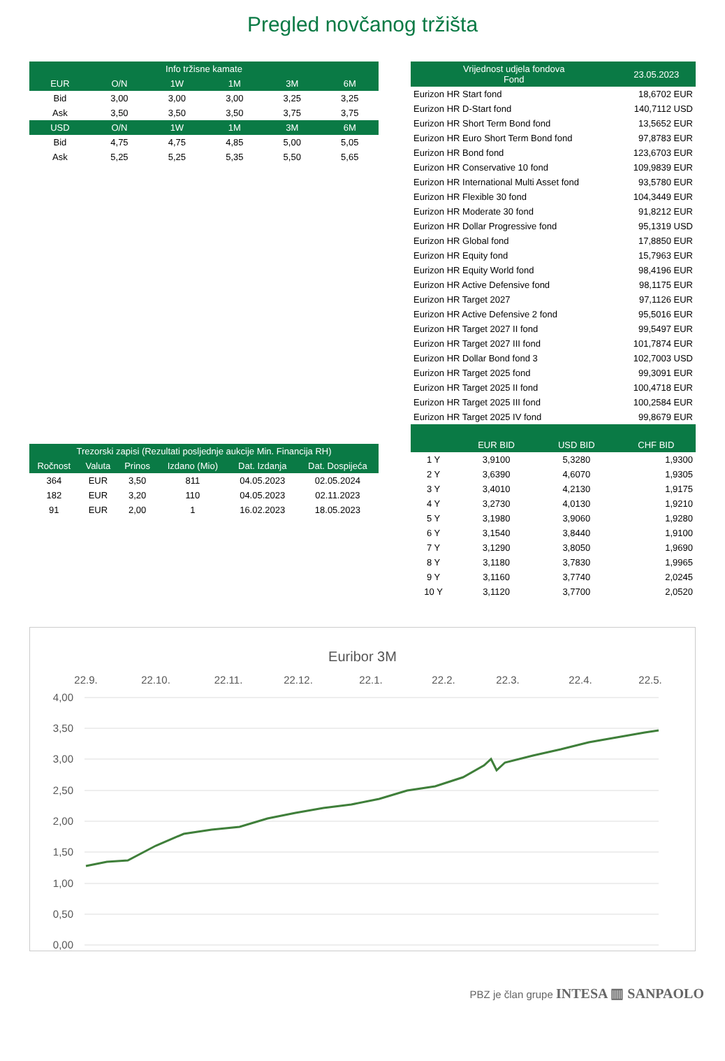Pregled novčanog tržišta
| Info tržisne kamate | | | | | |
| --- | --- | --- | --- | --- | --- |
| EUR | O/N | 1W | 1M | 3M | 6M |
| Bid | 3,00 | 3,00 | 3,00 | 3,25 | 3,25 |
| Ask | 3,50 | 3,50 | 3,50 | 3,75 | 3,75 |
| USD | O/N | 1W | 1M | 3M | 6M |
| Bid | 4,75 | 4,75 | 4,85 | 5,00 | 5,05 |
| Ask | 5,25 | 5,25 | 5,35 | 5,50 | 5,65 |
| Trezorski zapisi (Rezultati posljednje aukcije Min. Financija RH) | | | | | |
| --- | --- | --- | --- | --- | --- |
| Ročnost | Valuta | Prinos | Izdano (Mio) | Dat. Izdanja | Dat. Dospijeća |
| 364 | EUR | 3,50 | 811 | 04.05.2023 | 02.05.2024 |
| 182 | EUR | 3,20 | 110 | 04.05.2023 | 02.11.2023 |
| 91 | EUR | 2,00 | 1 | 16.02.2023 | 18.05.2023 |
| Vrijednost udjela fondova Fond | 23.05.2023 |
| --- | --- |
| Eurizon HR Start fond | 18,6702 EUR |
| Eurizon HR D-Start fond | 140,7112 USD |
| Eurizon HR Short Term Bond fond | 13,5652 EUR |
| Eurizon HR Euro Short Term Bond fond | 97,8783 EUR |
| Eurizon HR Bond fond | 123,6703 EUR |
| Eurizon HR Conservative 10 fond | 109,9839 EUR |
| Eurizon HR International Multi Asset fond | 93,5780 EUR |
| Eurizon HR Flexible 30 fond | 104,3449 EUR |
| Eurizon HR Moderate 30 fond | 91,8212 EUR |
| Eurizon HR Dollar Progressive fond | 95,1319 USD |
| Eurizon HR Global fond | 17,8850 EUR |
| Eurizon HR Equity fond | 15,7963 EUR |
| Eurizon HR Equity World fond | 98,4196 EUR |
| Eurizon HR Active Defensive fond | 98,1175 EUR |
| Eurizon HR Target 2027 | 97,1126 EUR |
| Eurizon HR Active Defensive 2 fond | 95,5016 EUR |
| Eurizon HR Target 2027 II fond | 99,5497 EUR |
| Eurizon HR Target 2027 III fond | 101,7874 EUR |
| Eurizon HR Dollar Bond fond 3 | 102,7003 USD |
| Eurizon HR Target 2025 fond | 99,3091 EUR |
| Eurizon HR Target 2025 II fond | 100,4718 EUR |
| Eurizon HR Target 2025 III fond | 100,2584 EUR |
| Eurizon HR Target 2025 IV fond | 99,8679 EUR |
| | EUR BID | USD BID | CHF BID |
| --- | --- | --- | --- |
| 1 Y | 3,9100 | 5,3280 | 1,9300 |
| 2 Y | 3,6390 | 4,6070 | 1,9305 |
| 3 Y | 3,4010 | 4,2130 | 1,9175 |
| 4 Y | 3,2730 | 4,0130 | 1,9210 |
| 5 Y | 3,1980 | 3,9060 | 1,9280 |
| 6 Y | 3,1540 | 3,8440 | 1,9100 |
| 7 Y | 3,1290 | 3,8050 | 1,9690 |
| 8 Y | 3,1180 | 3,7830 | 1,9965 |
| 9 Y | 3,1160 | 3,7740 | 2,0245 |
| 10 Y | 3,1120 | 3,7700 | 2,0520 |
Euribor 3M
22.9.
22.10.
22.11.
22.12.
22.1.
22.2.
22.3.
22.4.
22.5.
4,00
3,50
3,00
2,50
2,00
1,50
1,00
0,50
0,00
PBZ je član grupe INTESA ▥ SANPAOLO